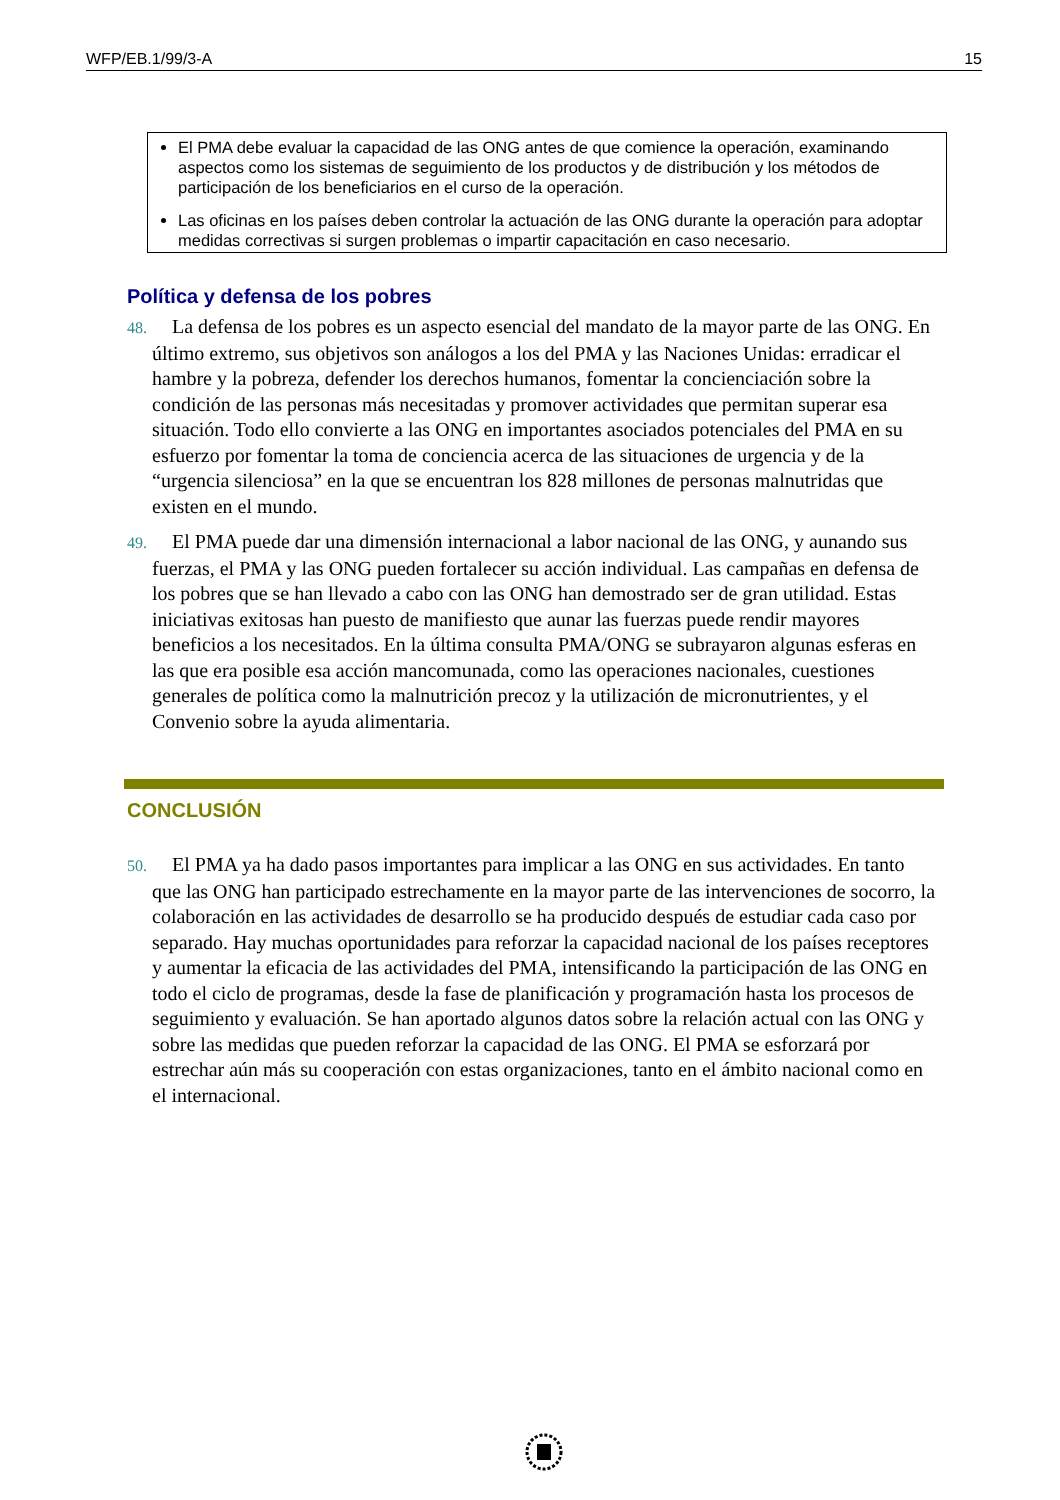WFP/EB.1/99/3-A 15
El PMA debe evaluar la capacidad de las ONG antes de que comience la operación, examinando aspectos como los sistemas de seguimiento de los productos y de distribución y los métodos de participación de los beneficiarios en el curso de la operación.
Las oficinas en los países deben controlar la actuación de las ONG durante la operación para adoptar medidas correctivas si surgen problemas o impartir capacitación en caso necesario.
Política y defensa de los pobres
48. La defensa de los pobres es un aspecto esencial del mandato de la mayor parte de las ONG. En último extremo, sus objetivos son análogos a los del PMA y las Naciones Unidas: erradicar el hambre y la pobreza, defender los derechos humanos, fomentar la concienciación sobre la condición de las personas más necesitadas y promover actividades que permitan superar esa situación. Todo ello convierte a las ONG en importantes asociados potenciales del PMA en su esfuerzo por fomentar la toma de conciencia acerca de las situaciones de urgencia y de la “urgencia silenciosa” en la que se encuentran los 828 millones de personas malnutridas que existen en el mundo.
49. El PMA puede dar una dimensión internacional a labor nacional de las ONG, y aunando sus fuerzas, el PMA y las ONG pueden fortalecer su acción individual. Las campañas en defensa de los pobres que se han llevado a cabo con las ONG han demostrado ser de gran utilidad. Estas iniciativas exitosas han puesto de manifiesto que aunar las fuerzas puede rendir mayores beneficios a los necesitados. En la última consulta PMA/ONG se subrayaron algunas esferas en las que era posible esa acción mancomunada, como las operaciones nacionales, cuestiones generales de política como la malnutrición precoz y la utilización de micronutrientes, y el Convenio sobre la ayuda alimentaria.
CONCLUSIÓN
50. El PMA ya ha dado pasos importantes para implicar a las ONG en sus actividades. En tanto que las ONG han participado estrechamente en la mayor parte de las intervenciones de socorro, la colaboración en las actividades de desarrollo se ha producido después de estudiar cada caso por separado. Hay muchas oportunidades para reforzar la capacidad nacional de los países receptores y aumentar la eficacia de las actividades del PMA, intensificando la participación de las ONG en todo el ciclo de programas, desde la fase de planificación y programación hasta los procesos de seguimiento y evaluación. Se han aportado algunos datos sobre la relación actual con las ONG y sobre las medidas que pueden reforzar la capacidad de las ONG. El PMA se esforzará por estrechar aún más su cooperación con estas organizaciones, tanto en el ámbito nacional como en el internacional.